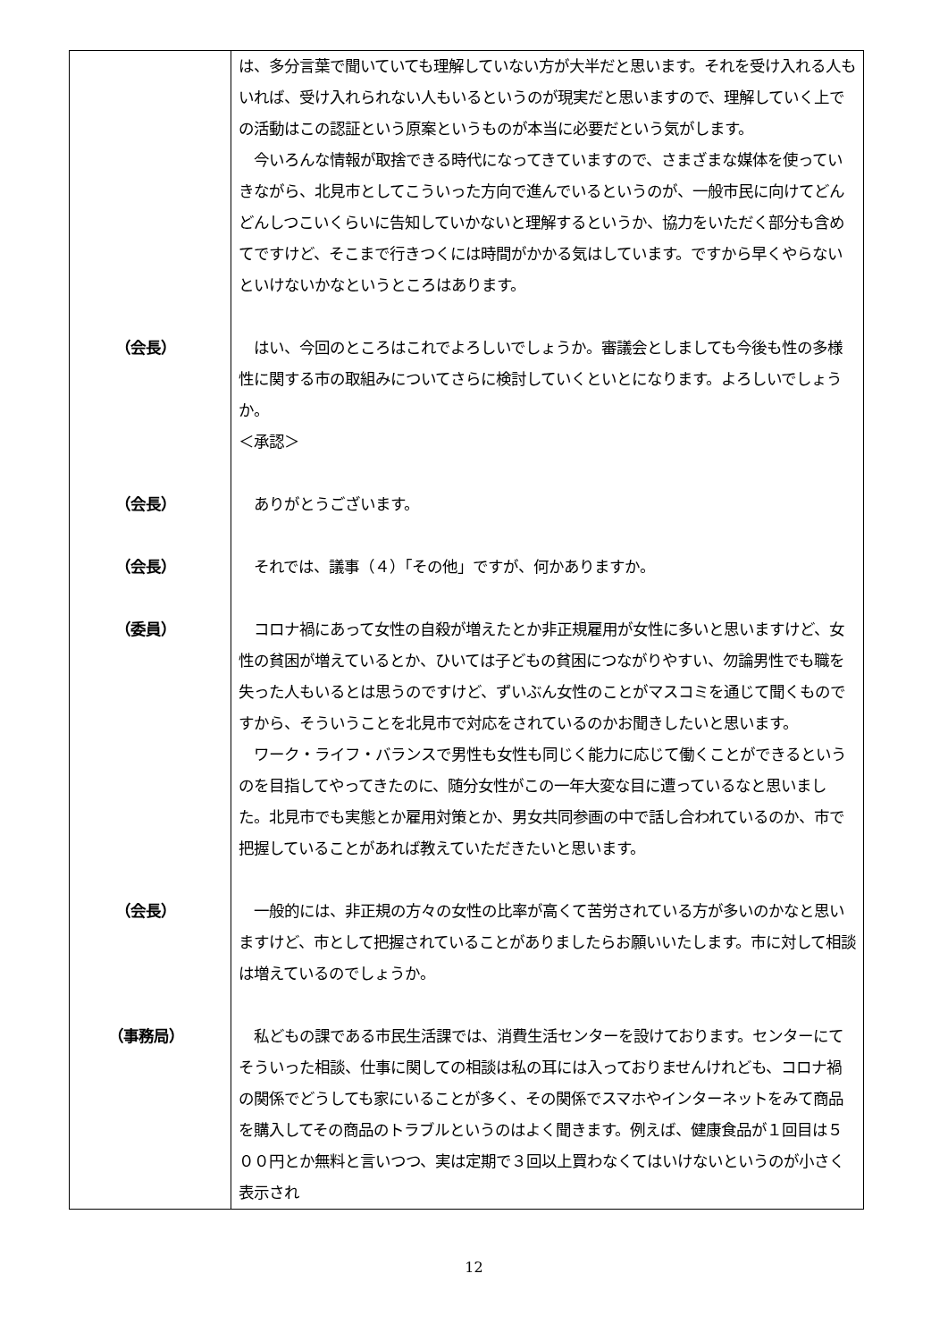| | は、多分言葉で聞いていても理解していない方が大半だと思います。それを受け入れる人もいれば、受け入れられない人もいるというのが現実だと思いますので、理解していく上での活動はこの認証という原案というものが本当に必要だという気がします。 今いろんな情報が取捨できる時代になってきていますので、さまざまな媒体を使っていきながら、北見市としてこういった方向で進んでいるというのが、一般市民に向けてどんどんしつこいくらいに告知していかないと理解するというか、協力をいただく部分も含めてですけど、そこまで行きつくには時間がかかる気はしています。ですから早くやらないといけないかなというところはあります。 |
| （会長） | はい、今回のところはこれでよろしいでしょうか。審議会としましても今後も性の多様性に関する市の取組みについてさらに検討していくといとになります。よろしいでしょうか。 ＜承認＞ |
| （会長） | ありがとうございます。 |
| （会長） | それでは、議事（４）「その他」ですが、何かありますか。 |
| （委員） | コロナ禍にあって女性の自殺が増えたとか非正規雇用が女性に多いと思いますけど、女性の貧困が増えているとか、ひいては子どもの貧困につながりやすい、勿論男性でも職を失った人もいるとは思うのですけど、ずいぶん女性のことがマスコミを通じて聞くものですから、そういうことを北見市で対応をされているのかお聞きしたいと思います。 ワーク・ライフ・バランスで男性も女性も同じく能力に応じて働くことができるというのを目指してやってきたのに、随分女性がこの一年大変な目に遭っているなと思いました。北見市でも実態とか雇用対策とか、男女共同参画の中で話し合われているのか、市で把握していることがあれば教えていただきたいと思います。 |
| （会長） | 一般的には、非正規の方々の女性の比率が高くて苦労されている方が多いのかなと思いますけど、市として把握されていることがありましたらお願いいたします。市に対して相談は増えているのでしょうか。 |
| （事務局） | 私どもの課である市民生活課では、消費生活センターを設けております。センターにてそういった相談、仕事に関しての相談は私の耳には入っておりませんけれども、コロナ禍の関係でどうしても家にいることが多く、その関係でスマホやインターネットをみて商品を購入してその商品のトラブルというのはよく聞きます。例えば、健康食品が１回目は５００円とか無料と言いつつ、実は定期で３回以上買わなくてはいけないというのが小さく表示され |
12